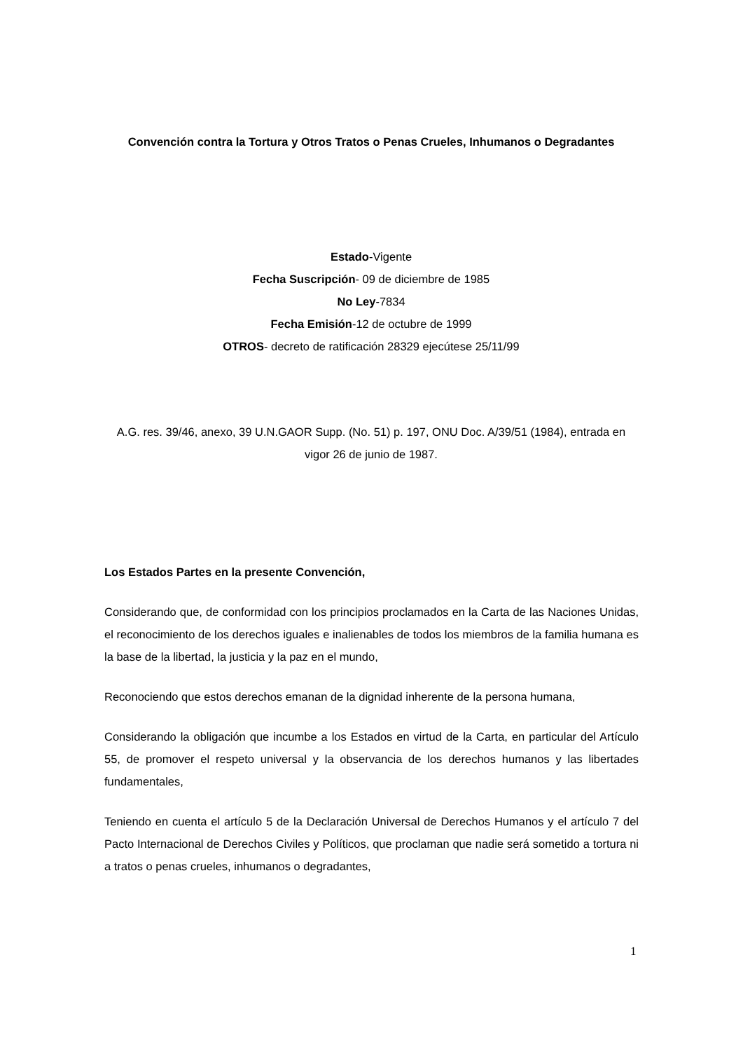Convención contra la Tortura y Otros Tratos o Penas Crueles, Inhumanos o Degradantes
Estado-Vigente
Fecha Suscripción- 09 de diciembre de 1985
No Ley-7834
Fecha Emisión-12 de octubre de 1999
OTROS- decreto de ratificación 28329 ejecútese 25/11/99
A.G. res. 39/46, anexo, 39 U.N.GAOR Supp. (No. 51) p. 197, ONU Doc. A/39/51 (1984), entrada en vigor 26 de junio de 1987.
Los Estados Partes en la presente Convención,
Considerando que, de conformidad con los principios proclamados en la Carta de las Naciones Unidas, el reconocimiento de los derechos iguales e inalienables de todos los miembros de la familia humana es la base de la libertad, la justicia y la paz en el mundo,
Reconociendo que estos derechos emanan de la dignidad inherente de la persona humana,
Considerando la obligación que incumbe a los Estados en virtud de la Carta, en particular del Artículo 55, de promover el respeto universal y la observancia de los derechos humanos y las libertades fundamentales,
Teniendo en cuenta el artículo 5 de la Declaración Universal de Derechos Humanos y el artículo 7 del Pacto Internacional de Derechos Civiles y Políticos, que proclaman que nadie será sometido a tortura ni a tratos o penas crueles, inhumanos o degradantes,
1